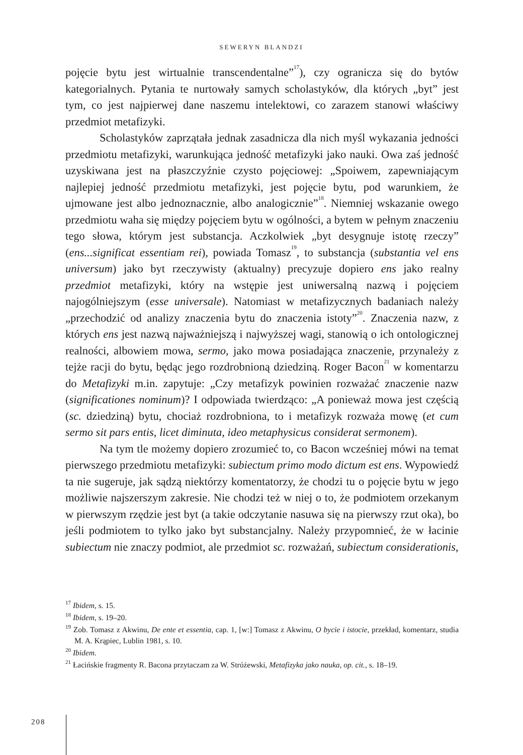SEWERYN BLANDZI
pojęcie bytu jest wirtualnie transcendentalne”<sup>17</sup>), czy ogranicza się do bytów kategorialnych. Pytania te nurtowały samych scholastyków, dla których „byt” jest tym, co jest najpierwej dane naszemu intelektowi, co zarazem stanowi właściwy przedmiot metafizyki.
Scholastyków zaprzątała jednak zasadnicza dla nich myśl wykazania jedności przedmiotu metafizyki, warunkująca jedność metafizyki jako nauki. Owa zaś jedność uzyskiwana jest na płaszczyźnie czysto pojęciowej: „Spoiwem, zapewniającym najlepiej jedność przedmiotu metafizyki, jest pojęcie bytu, pod warunkiem, że ujmowane jest albo jednoznacznie, albo analogicznie”<sup>18</sup>. Niemniej wskazanie owego przedmiotu waha się między pojęciem bytu w ogólności, a bytem w pełnym znaczeniu tego słowa, którym jest substancja. Aczkolwiek „byt desygnuje istotę rzeczy” (ens...significat essentiam rei), powiada Tomasz<sup>19</sup>, to substancja (substantia vel ens universum) jako byt rzeczywisty (aktualny) precyzuje dopiero ens jako realny przedmiot metafizyki, który na wstępie jest uniwersalną nazwą i pojęciem najogólniejszym (esse universale). Natomiast w metafizycznych badaniach należy „przechodzić od analizy znaczenia bytu do znaczenia istoty”<sup>20</sup>. Znaczenia nazw, z których ens jest nazwą najważniejszą i najwyższej wagi, stanowią o ich ontologicznej realności, albowiem mowa, sermo, jako mowa posiadająca znaczenie, przynależy z tejże racji do bytu, będąc jego rozdrobnioną dziedziną. Roger Bacon<sup>21</sup> w komentarzu do Metafizyki m.in. zapytuje: „Czy metafizyk powinien rozważać znaczenie nazw (significationes nominum)? I odpowiada twierdząco: „A ponieważ mowa jest częścią (sc. dziedziną) bytu, chociaż rozdrobniona, to i metafizyk rozważa mowę (et cum sermo sit pars entis, licet diminuta, ideo metaphysicus considerat sermonem).
Na tym tle możemy dopiero zrozumieć to, co Bacon wcześniej mówi na temat pierwszego przedmiotu metafizyki: subiectum primo modo dictum est ens. Wypowiedź ta nie sugeruje, jak sądzą niektórzy komentatorzy, że chodzi tu o pojęcie bytu w jego możliwie najszerszym zakresie. Nie chodzi też w niej o to, że podmiotem orzekanym w pierwszym rzędzie jest byt (a takie odczytanie nasuwa się na pierwszy rzut oka), bo jeśli podmiotem to tylko jako byt substancjalny. Należy przypomnieć, że w łacinie subiectum nie znaczy podmiot, ale przedmiot sc. rozważań, subiectum considerationis,
<sup>17</sup> Ibidem, s. 15.
<sup>18</sup> Ibidem, s. 19–20.
<sup>19</sup> Zob. Tomasz z Akwinu, De ente et essentia, cap. 1, [w:] Tomasz z Akwinu, O bycie i istocie, przekład, komentarz, studia M. A. Krąpiec, Lublin 1981, s. 10.
<sup>20</sup> Ibidem.
<sup>21</sup> Łacińskie fragmenty R. Bacona przytaczam za W. Stróżewski, Metafizyka jako nauka, op. cit., s. 18–19.
208